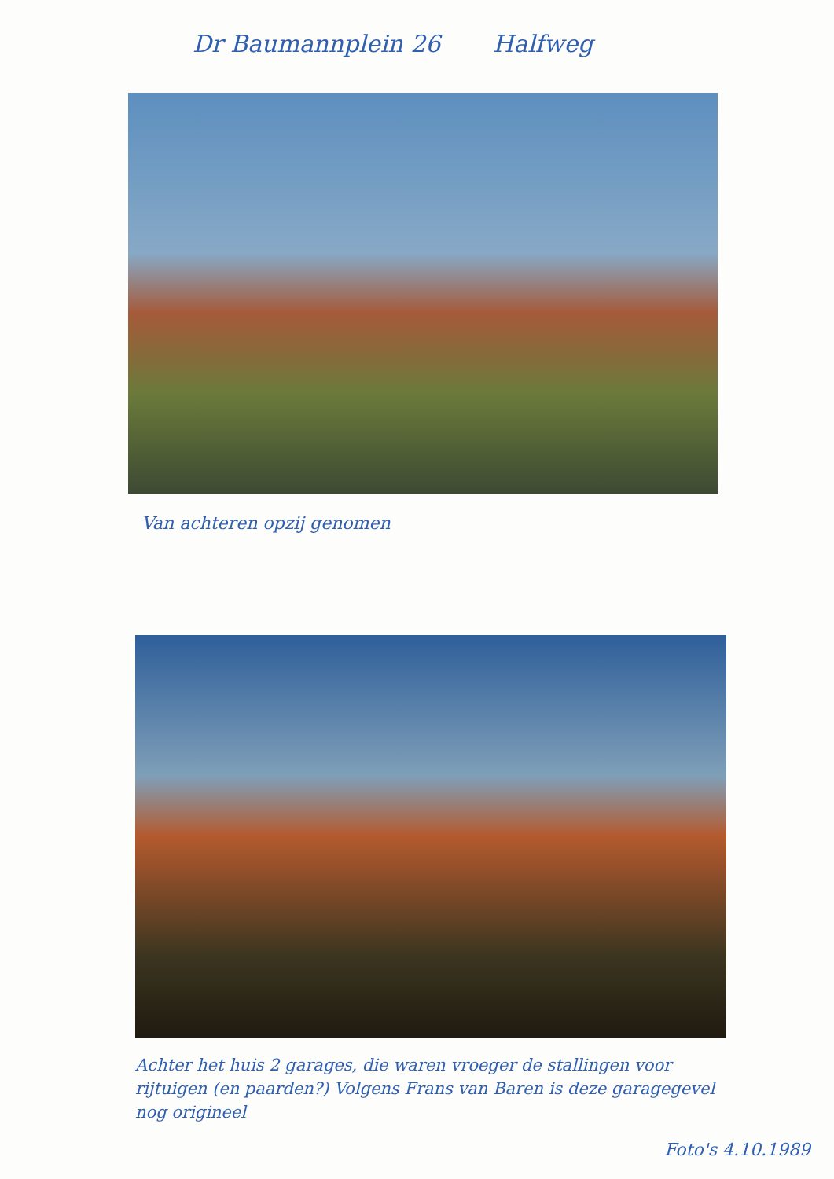Dr Baumannplein 26 Halfweg
Van achteren opzij genomen
Achter het huis 2 garages, die waren vroeger de stallingen voor rijtuigen (en paarden?) Volgens Frans van Baren is deze garagegevel nog origineel
Foto's 4.10.1989